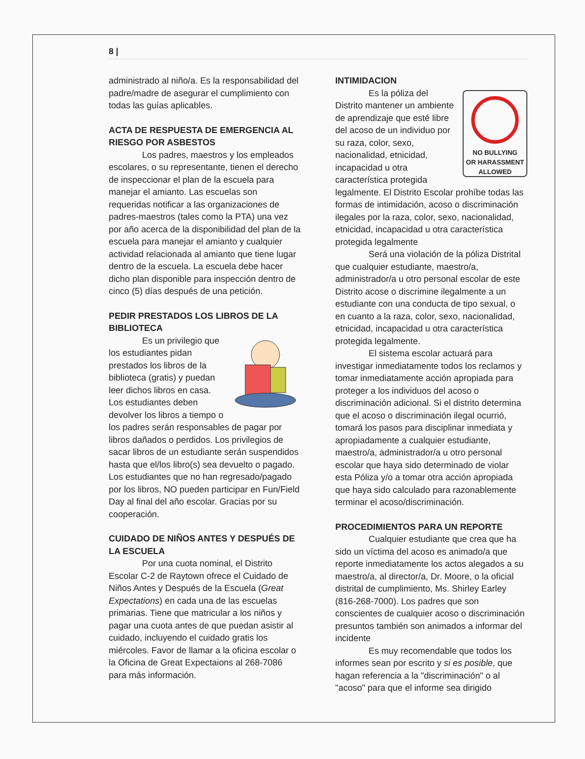8 |
administrado al niño/a. Es la responsabilidad del padre/madre de asegurar el cumplimiento con todas las guías aplicables.
ACTA DE RESPUESTA DE EMERGENCIA AL RIESGO POR ASBESTOS
Los padres, maestros y los empleados escolares, o su representante, tienen el derecho de inspeccionar el plan de la escuela para manejar el amianto. Las escuelas son requeridas notificar a las organizaciones de padres-maestros (tales como la PTA) una vez por año acerca de la disponibilidad del plan de la escuela para manejar el amianto y cualquier actividad relacionada al amianto que tiene lugar dentro de la escuela. La escuela debe hacer dicho plan disponible para inspección dentro de cinco (5) días después de una petición.
PEDIR PRESTADOS LOS LIBROS DE LA BIBLIOTECA
Es un privilegio que los estudiantes pidan prestados los libros de la biblioteca (gratis) y puedan leer dichos libros en casa. Los estudiantes deben devolver los libros a tiempo o los padres serán responsables de pagar por libros dañados o perdidos. Los privilegios de sacar libros de un estudiante serán suspendidos hasta que el/los libro(s) sea devuelto o pagado. Los estudiantes que no han regresado/pagado por los libros, NO pueden participar en Fun/Field Day al final del año escolar. Gracias por su cooperación.
CUIDADO DE NIÑOS ANTES Y DESPUÉS DE LA ESCUELA
Por una cuota nominal, el Distrito Escolar C-2 de Raytown ofrece el Cuidado de Niños Antes y Después de la Escuela (Great Expectations) en cada una de las escuelas primarias. Tiene que matricular a los niños y pagar una cuota antes de que puedan asistir al cuidado, incluyendo el cuidado gratis los miércoles. Favor de llamar a la oficina escolar o la Oficina de Great Expectaions al 268-7086 para más información.
INTIMIDACION
NO BULLYING
OR HARASSMENT
ALLOWED
Es la póliza del Distrito mantener un ambiente de aprendizaje que esté libre del acoso de un individuo por su raza, color, sexo, nacionalidad, etnicidad, incapacidad u otra característica protegida legalmente. El Distrito Escolar prohíbe todas las formas de intimidación, acoso o discriminación ilegales por la raza, color, sexo, nacionalidad, etnicidad, incapacidad u otra característica protegida legalmente
Será una violación de la póliza Distrital que cualquier estudiante, maestro/a, administrador/a u otro personal escolar de este Distrito acose o discrimine ilegalmente a un estudiante con una conducta de tipo sexual, o en cuanto a la raza, color, sexo, nacionalidad, etnicidad, incapacidad u otra característica protegida legalmente.
El sistema escolar actuará para investigar inmediatamente todos los reclamos y tomar inmediatamente acción apropiada para proteger a los individuos del acoso o discriminación adicional. Si el distrito determina que el acoso o discriminación ilegal ocurrió, tomará los pasos para disciplinar inmediata y apropiadamente a cualquier estudiante, maestro/a, administrador/a u otro personal escolar que haya sido determinado de violar esta Póliza y/o a tomar otra acción apropiada que haya sido calculado para razonablemente terminar el acoso/discriminación.
PROCEDIMIENTOS PARA UN REPORTE
Cualquier estudiante que crea que ha sido un víctima del acoso es animado/a que reporte inmediatamente los actos alegados a su maestro/a, al director/a, Dr. Moore, o la oficial distrital de cumplimiento, Ms. Shirley Earley (816-268-7000). Los padres que son conscientes de cualquier acoso o discriminación presuntos también son animados a informar del incidente
Es muy recomendable que todos los informes sean por escrito y si es posible, que hagan referencia a la "discriminación" o al "acoso" para que el informe sea dirigido